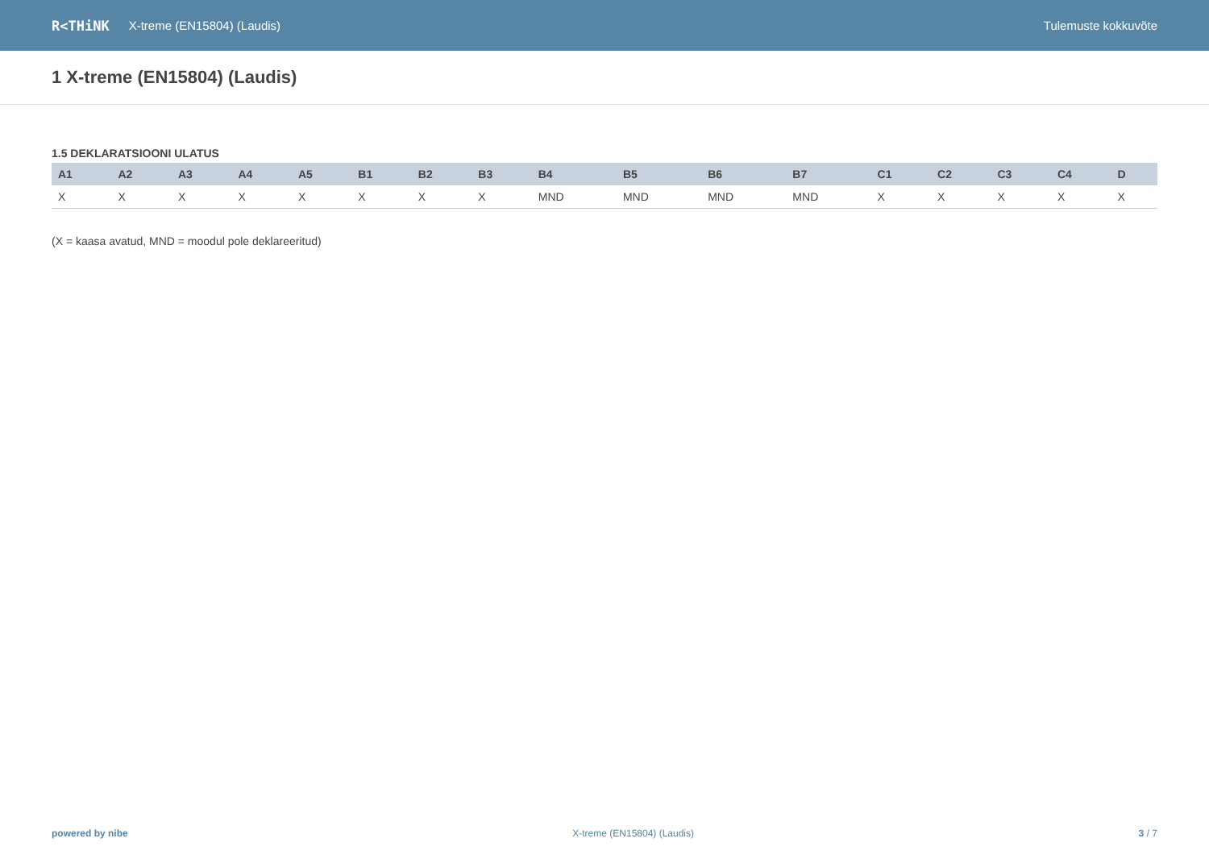R<THiNK X-treme (EN15804) (Laudis) Tulemuste kokkuvõte
1 X-treme (EN15804) (Laudis)
1.5 DEKLARATSIOONI ULATUS
| A1 | A2 | A3 | A4 | A5 | B1 | B2 | B3 | B4 | B5 | B6 | B7 | C1 | C2 | C3 | C4 | D |
| --- | --- | --- | --- | --- | --- | --- | --- | --- | --- | --- | --- | --- | --- | --- | --- | --- |
| X | X | X | X | X | X | X | X | MND | MND | MND | MND | X | X | X | X | X |
(X = kaasa avatud, MND = moodul pole deklareeritud)
powered by nibe X-treme (EN15804) (Laudis) 3 / 7